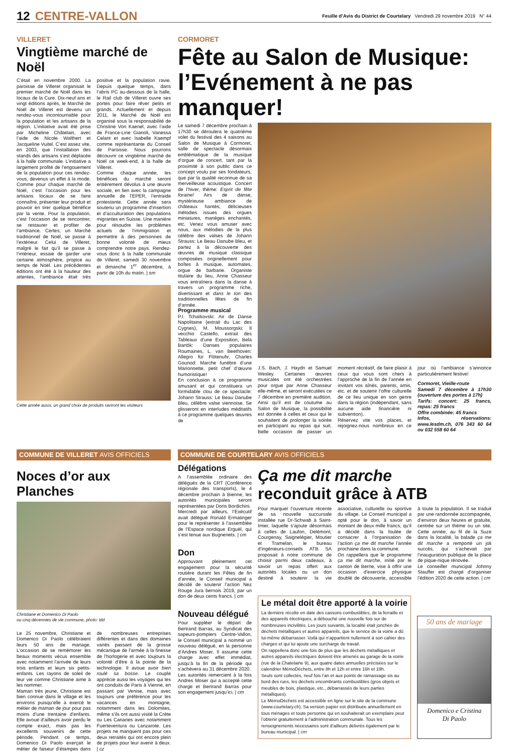12 CENTRE-VALLON
Feuille d’Avis du District de Courtelary Vendredi 29 novembre 2019 N° 44
VILLERET
Vingtième marché de Noël
C’était en novembre 2000. La paroisse de Villeret organisait le premier marché de Noël dans les locaux de la Cure. Dix-neuf ans et vingt éditions après, le Marché de Noël de Villeret est devenu un rendez-vous incontournable pour la population et les artisans de la région. L’initiative avait été prise par Micheline Châtelain, avec l’aide de Nicole Walthert et Jacqueline Vuitel. C’est assez vite, en 2003, que l’installation des stands des artisans s’est déplacée à la halle communale. L’initiative a largement profité de l’engouement de la population pour ces rendez-vous, devenus un effet à la mode. Comme pour chaque marché de Noël, c’est l’occasion pour les artisans locaux de se faire connaître, présenter leur produit et pouvoir en tirer quelque bénéfice par la vente. Pour la population, c’est l’occasion de se rencontrer, se restaurer et profiter de l’ambiance. Certes, un Marché traditionnel de Noël, se passe à l’extérieur. Celui de Villeret, malgré le fait qu’il se passe à l’intérieur, essaie de garder une certaine atmosphère, propice au temps de Noël. Les précédentes éditions ont été à la hauteur des attentes, l’ambiance était très positive et la population ravie. Depuis quelque temps, dans l’abris PC au-dessous de la halle, le Rail club de Villeret ouvre ses portes pour faire rêver petits et grands. Actuellement et depuis 2011, le Marché de Noël est organisé sous la responsabilité de Christine Von Kaenel, avec l’aide de France-Line Gianoli, Vanessa Celant et avec Isabelle Kaempf comme représentante du Conseil de Paroisse. Nous pourrons découvrir ce vingtième marché de Noël ce week-end, à la halle de Villeret.
Comme chaque année, les bénéfices du marché seront entièrement dévolus à une œuvre sociale, en lien avec la campagne annuelle de l’EPER, l’entraide protestante. Cette année sera soutenu un programme d’insertion et d’acculturation des populations migrantes en Suisse. Une manière pour résoudre les problèmes actuels de l’immigration et permettre à des personnes de bonne volonté de mieux comprendre notre pays. Rendez-vous donc à la halle communale de Villeret, samedi 30 novembre et dimanche 1<sup>er</sup> décembre, à partir de 10h du matin. | sm
Cette année aussi, un grand choix de produits raviront les visiteurs
CORMORET
Fête au Salon de Musique:
l’Evénement à ne pas manquer!
Le samedi 7 décembre prochain à 17h30 se déroulera le quatrième volet du festival des 4 saisons au Salon de Musique à Cormoret, salle de spectacle désormais emblématique de la musique d’orgue de concert, tant par la proximité à son public dans ce concept voulu par ses fondateurs, que par la qualité reconnue de sa merveilleuse acoustique. Concert de l’hiver, thème: Esprit de fête foraine! Airs de danse, mystérieuse ambiance de châteaux hantés, délicieuses mélodies issues des orgues miniatures, manèges enchantés, etc. Venez vous amuser avec nous, aux mélodies de la plus célèbre des valses de Johann Strauss: Le Beau Danube Bleu, et partez à la découverte des œuvres de musique classique composées originellement pour boîtes à musique, automates, orgue de barbarie. Organiste titulaire du lieu, Anne Chasseur vous entraînera dans la danse à travers un programme riche, divertissant et dans le ton des traditionnelles fêtes de fin d’année.
Programme musical
P.I. Tchaïkovski: Air de Danse Napolitaine (extrait du Lac des Cygnes), M. Moussorgski: Il vecchio Castello, extrait des Tableaux d’une Exposition, Bela Bartók: Danses populaires Roumaines, L. van Beethoven: Allegro für Flötenuhr, Charles Gounod: Marche funèbre d’une Marionnette, petit chef d’œuvre humoristique!
En conclusion à ce programme amusant et qui constituera un formidable clou de ce spectacle: Johann Strauss: Le Beau Danube Bleu, célèbre valse viennoise. Se glisseront en interludes méditatifs à ce programme quelques œuvres de
J.S. Bach, J. Haydn et Samuel Wesley. Certaines œuvres musicales ont été orchestrées pour orgue par Anne Chasseur elle-même, et seront exécutées ce 7 décembre en première audition. Ainsi qu’il est de coutume au Salon de Musique, la possibilité est donnée à celles et ceux qui le souhaitent de prolonger la soirée en participant au repas qui suit. Belle occasion de passer un moment récréatif, de faire plaisir à ceux qui vous sont chers à l’approche de la fin de l’année en invitant vos aînés, parents, amis, etc. et de soutenir l’offre culturelle de ce lieu unique en son genre dans la région (indépendant, sans aucune aide financière ni subvention).
Réservez vite vos places, et rejoignez-nous nombreux en ce jour où l’ambiance s’annonce particulièrement festive!
Cormoret, Vieille-route
Samedi 7 décembre à 17h30 (ouverture des portes à 17h)
Tarifs: concert: 25 francs, repas: 25 francs
Offre combinée: 45 francs
Infos, réservations: www.lesdm.ch, 076 343 60 64 ou 032 558 60 64
COMMUNE DE VILLERET AVIS OFFICIELS
Noces d’or aux Planches
Christiane et Domenico Di Paolo
ou cinq décennies de vie commune, photo: ldd
Le 25 novembre, Christiane et Domenico Di Paolo célébraient leurs 50 ans de mariage. L’occasion de se remémorer les beaux moments vécus ensemble avec notamment l’arrivée de leurs trois enfants et leurs six petits-enfants. Les rayons de soleil de leur vie comme Christiane aime à les nommer.
Maman très jeune, Christiane est bien connue dans le village et les environs puisqu’elle a exercé le métier de maman de jour pour pas moins d’une trentaine d’enfants. Elle avoue d’ailleurs avoir perdu le compte exact, mais pas les excellents souvenirs de cette période. Pendant ce temps, Domenico Di Paolo exerçait le métier de faiseur d’étampes dans de nombreuses entreprises différentes et dans des domaines variés passant de la grosse mécanique de l’armée à la finesse de l’horlogerie et avec toujours la volonté d’être à la pointe de la technologie. Il avoue avoir bien roulé sa bosse. Le couple apprécie aussi les voyages qui les ont conduits de Paris à Vienne, en passant par Venise, mais avec toujours une préférence pour les vacances en montagne, notamment dans les Dolomites, même s’ils ont aussi visité la Crète ou Les Canaries avec notamment Fuerteventura ou Lanzarote. Les projets ne manquent pas pour ces deux retraités qui ont encore plein de projets pour leur avenir à deux. | cz
COMMUNE DE COURTELARY AVIS OFFICIELS
Délégations
A l’assemblée ordinaire des délégués de la CRT (Conférence régionale des transports), le 4 décembre prochain à Bienne, les autorités municipales seront représentées par Doris Bordichini.
Mercredi par ailleurs, l’Exécutif avait délégué Ronald Ermatinger pour le représenter à l’assemblée de l’Espace nordique Erguël, qui s’est tenue aux Bugnenets. | cm
Don
Approuvant pleinement cet engagement pour la sécurité routière durant les Fêtes de fin d’année, le Conseil municipal a décidé de soutenir l’action Nez Rouge Jura bernois 2019, par un don de deux cents francs. | cm
Nouveau délégué
Pour suppléer le départ de Bertrand Barras, au Syndicat des sapeurs-pompiers Centre-Vallon, le Conseil municipal a nommé un nouveau délégué, en la personne d’Andres Moser. Il assume cette charge avec effet immédiat, jusqu’à la fin de la période qui s’achèvera au 31 décembre 2020.
Les autorités remercient à la fois Andres Moser qui a accepté cette charge et Bertrand Barras pour son engagement jusqu’ici. | cm
Ça me dit marche
reconduit grâce à ATB
Pour marquer l’ouverture récente de sa nouvelle succursale installée rue Dr-Schwab à Saint-Imier, laquelle s’ajoute désormais à celles de Laufon, Delémont, Courgenay, Saignelégier, Moutier et Tramelan, le bureau d’ingénieurs-conseils ATB SA proposait à notre commune de choisir parmi deux cadeaux, à savoir un repas offert aux autorités locales ou un don destiné à soutenir la vie associative, culturelle ou sportive du village. Le Conseil municipal a opté pour le don, à savoir un montant de deux mille francs, qu’il a décidé dans la foulée de consacrer à l’organisation de l’action ça me dit marche l’année prochaine dans la commune.
On rappellera que le programme ça me dit marche, initié par le canton de Berne, vise à offrir une occasion d’exercice physique doublé de découverte, accessible à toute la population. Il se traduit par une randonnée accompagnée, d’environ deux heures et gratuite, centrée sur un thème ou un site. Cette année, au fil de la Suze dans la localité, la balade ça me dit marche a remporté un joli succès, qui s’achevait par l’inauguration publique de la place de pique-nique rénovée.
Le conseiller municipal Johnny Stauffer est chargé d’organiser l’édition 2020 de cette action. | cm
Le métal doit être apporté à la voirie
La dernière récolte en date des cassons combustibles, de la ferraille et des appareils électriques, a débouché une nouvelle fois sur de nombreuses incivilités. Les jours suivants, la localité était jonchée de déchets métalliques et autres appareils, que le service de la voirie a dû lui-même débarrasser. Voilà qui n’appartient nullement à son cahier des charges et qui lui ajoute une surcharge de travail.
On rappellera donc une fois de plus que les déchets métalliques et autres appareils électriques doivent être amenés au garage de la voirie (rue de la Chatelaine 9), aux quatre dates annuelles précisées sur le calendrier MémoDéchets, entre 8h et 12h et entre 16h et 19h.
Seuls sont collectés, neuf fois l’an et aux points de ramassage sis au bord des rues, les déchets encombrants combustibles (gros objets et meubles de bois, plastique, etc., débarrassés de leurs parties métalliques).
Le MémoDéchets est accessible en ligne sur le site de la commune (www.courtelary.ch). Sa version papier est distribuée annuellement en tous ménages et toute personne qui en souhaiterait un exemplaire peut l’obtenir gratuitement à l’administration communale. Tous les renseignements nécessaires sont d’ailleurs délivrés également par le bureau municipal. | cm
50 ans de mariage
Domenico e Cristina
Di Paolo